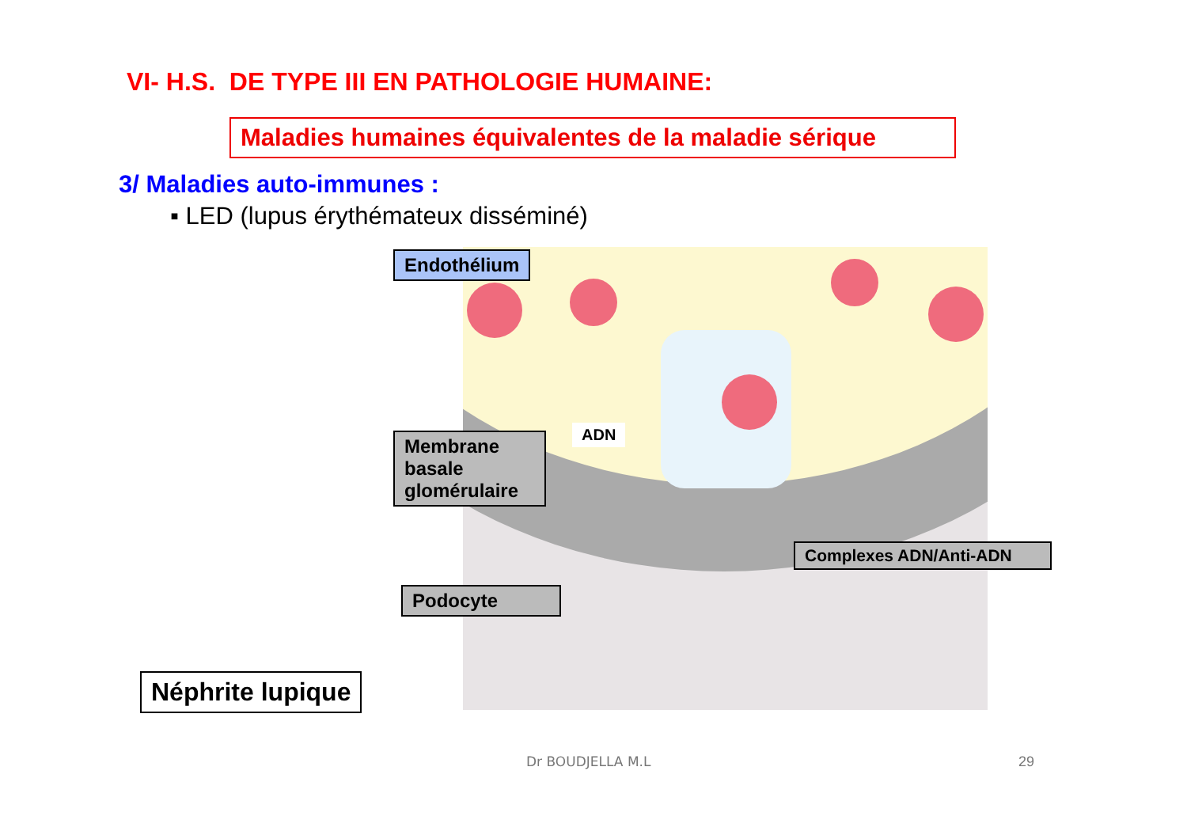VI- H.S. DE TYPE III EN PATHOLOGIE HUMAINE:
Maladies humaines équivalentes de la maladie sérique
3/ Maladies auto-immunes :
▪ LED (lupus érythémateux disséminé)
Endothélium
Membrane basale glomérulaire
ADN
Complexes ADN/Anti-ADN
Podocyte
Néphrite lupique
Dr BOUDJELLA M.L 29